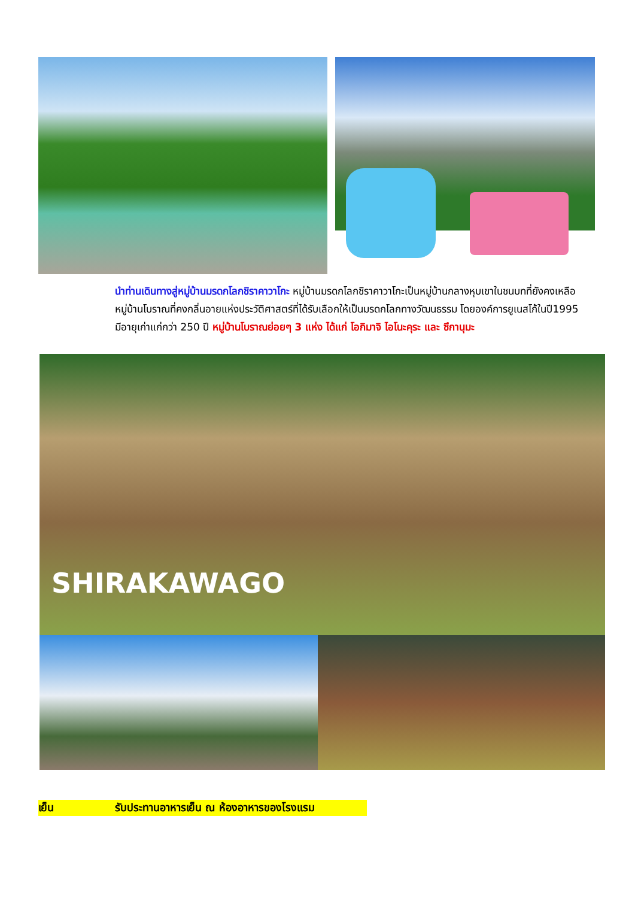นำท่านเดินทางสู่หมู่บ้านมรดกโลกชิราคาวาโกะ หมู่บ้านมรดกโลกชิราคาวาโกะเป็นหมู่บ้านกลางหุบเขาในชนบทที่ยังคงเหลือหมู่บ้านโบราณที่คงกลิ่นอายแห่งประวัติศาสตร์ที่ได้รับเลือกให้เป็นมรดกโลกทางวัฒนธรรม โดยองค์การยูเนสโก้ในปี1995 มีอายุเก่าแก่กว่า 250 ปี หมู่บ้านโบราณย่อยๆ 3 แห่ง ได้แก่ โอกิมาจิ ไอโนะคุระ และ ซึกานุมะ
SHIRAKAWAGO
เย็น รับประทานอาหารเย็น ณ ห้องอาหารของโรงแรม